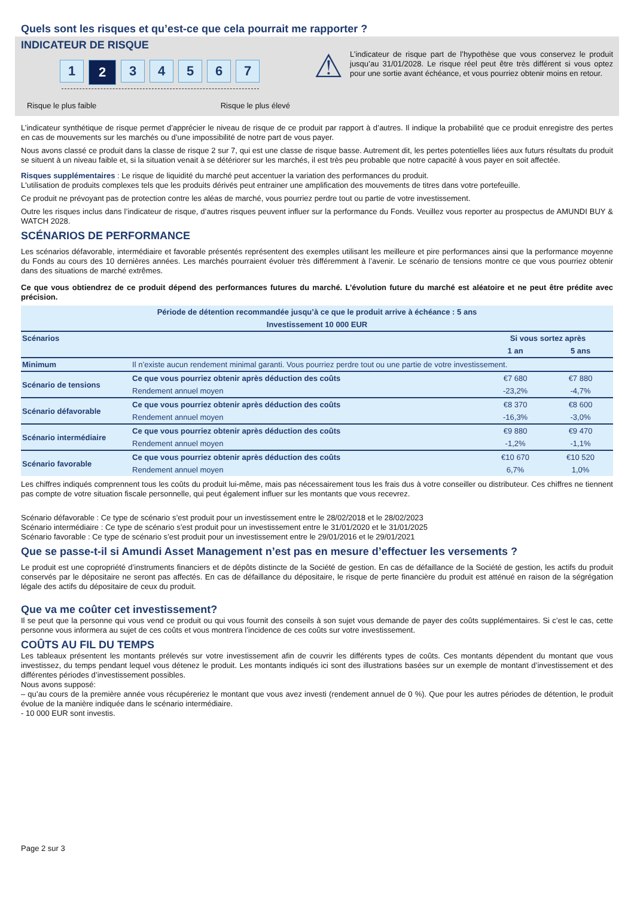Quels sont les risques et qu’est-ce que cela pourrait me rapporter ?
INDICATEUR DE RISQUE
1
2
3 4 5 6 7
Risque le plus faible Risque le plus élevé
⚠
L’indicateur de risque part de l’hypothèse que vous conservez le produit jusqu’au 31/01/2028. Le risque réel peut être très différent si vous optez pour une sortie avant échéance, et vous pourriez obtenir moins en retour.
L’indicateur synthétique de risque permet d’apprécier le niveau de risque de ce produit par rapport à d’autres. Il indique la probabilité que ce produit enregistre des pertes en cas de mouvements sur les marchés ou d’une impossibilité de notre part de vous payer.
Nous avons classé ce produit dans la classe de risque 2 sur 7, qui est une classe de risque basse. Autrement dit, les pertes potentielles liées aux futurs résultats du produit se situent à un niveau faible et, si la situation venait à se détériorer sur les marchés, il est très peu probable que notre capacité à vous payer en soit affectée.
Risques supplémentaires : Le risque de liquidité du marché peut accentuer la variation des performances du produit.
L'utilisation de produits complexes tels que les produits dérivés peut entrainer une amplification des mouvements de titres dans votre portefeuille.
Ce produit ne prévoyant pas de protection contre les aléas de marché, vous pourriez perdre tout ou partie de votre investissement.
Outre les risques inclus dans l’indicateur de risque, d’autres risques peuvent influer sur la performance du Fonds. Veuillez vous reporter au prospectus de AMUNDI BUY & WATCH 2028.
SCÉNARIOS DE PERFORMANCE
Les scénarios défavorable, intermédiaire et favorable présentés représentent des exemples utilisant les meilleure et pire performances ainsi que la performance moyenne du Fonds au cours des 10 dernières années. Les marchés pourraient évoluer très différemment à l’avenir. Le scénario de tensions montre ce que vous pourriez obtenir dans des situations de marché extrêmes.
Ce que vous obtiendrez de ce produit dépend des performances futures du marché. L’évolution future du marché est aléatoire et ne peut être prédite avec précision.
| Période de détention recommandée jusqu’à ce que le produit arrive à échéance : 5 ans | | | |
| --- | --- | --- | --- |
| Investissement 10 000 EUR | | | |
| Scénarios | | Si vous sortez après | |
| | | 1 an | 5 ans |
| Minimum | Il n’existe aucun rendement minimal garanti. Vous pourriez perdre tout ou une partie de votre investissement. | | |
| Scénario de tensions | Ce que vous pourriez obtenir après déduction des coûts | €7 680 | €7 880 |
| | Rendement annuel moyen | -23,2% | -4,7% |
| Scénario défavorable | Ce que vous pourriez obtenir après déduction des coûts | €8 370 | €8 600 |
| | Rendement annuel moyen | -16,3% | -3,0% |
| Scénario intermédiaire | Ce que vous pourriez obtenir après déduction des coûts | €9 880 | €9 470 |
| | Rendement annuel moyen | -1,2% | -1,1% |
| Scénario favorable | Ce que vous pourriez obtenir après déduction des coûts | €10 670 | €10 520 |
| | Rendement annuel moyen | 6,7% | 1,0% |
Les chiffres indiqués comprennent tous les coûts du produit lui-même, mais pas nécessairement tous les frais dus à votre conseiller ou distributeur. Ces chiffres ne tiennent pas compte de votre situation fiscale personnelle, qui peut également influer sur les montants que vous recevrez.
Scénario défavorable : Ce type de scénario s’est produit pour un investissement entre le 28/02/2018 et le 28/02/2023
Scénario intermédiaire : Ce type de scénario s’est produit pour un investissement entre le 31/01/2020 et le 31/01/2025
Scénario favorable : Ce type de scénario s’est produit pour un investissement entre le 29/01/2016 et le 29/01/2021
Que se passe-t-il si Amundi Asset Management n’est pas en mesure d’effectuer les versements ?
Le produit est une copropriété d’instruments financiers et de dépôts distincte de la Société de gestion. En cas de défaillance de la Société de gestion, les actifs du produit conservés par le dépositaire ne seront pas affectés. En cas de défaillance du dépositaire, le risque de perte financière du produit est atténué en raison de la ségrégation légale des actifs du dépositaire de ceux du produit.
Que va me coûter cet investissement?
Il se peut que la personne qui vous vend ce produit ou qui vous fournit des conseils à son sujet vous demande de payer des coûts supplémentaires. Si c’est le cas, cette personne vous informera au sujet de ces coûts et vous montrera l’incidence de ces coûts sur votre investissement.
COÛTS AU FIL DU TEMPS
Les tableaux présentent les montants prélevés sur votre investissement afin de couvrir les différents types de coûts. Ces montants dépendent du montant que vous investissez, du temps pendant lequel vous détenez le produit. Les montants indiqués ici sont des illustrations basées sur un exemple de montant d’investissement et des différentes périodes d’investissement possibles.
Nous avons supposé:
– qu’au cours de la première année vous récupéreriez le montant que vous avez investi (rendement annuel de 0 %). Que pour les autres périodes de détention, le produit évolue de la manière indiquée dans le scénario intermédiaire.
- 10 000 EUR sont investis.
Page 2 sur 3